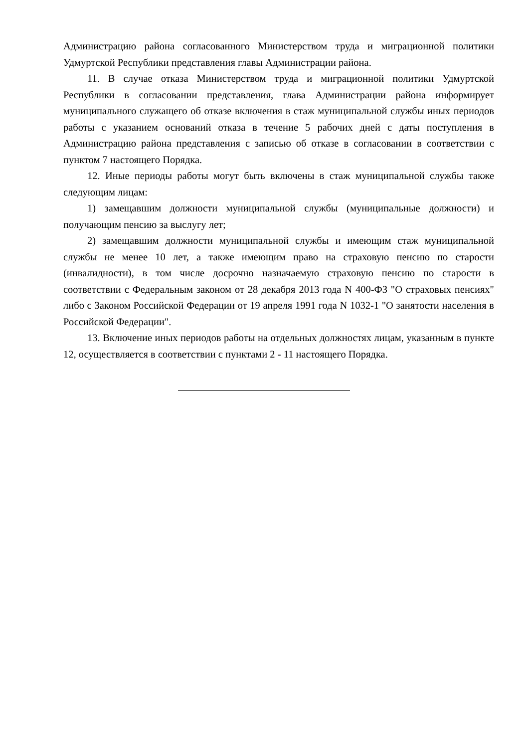Администрацию района согласованного Министерством труда и миграционной политики Удмуртской Республики представления главы Администрации района.
11. В случае отказа Министерством труда и миграционной политики Удмуртской Республики в согласовании представления, глава Администрации района информирует муниципального служащего об отказе включения в стаж муниципальной службы иных периодов работы с указанием оснований отказа в течение 5 рабочих дней с даты поступления в Администрацию района представления с записью об отказе в согласовании в соответствии с пунктом 7 настоящего Порядка.
12. Иные периоды работы могут быть включены в стаж муниципальной службы также следующим лицам:
1) замещавшим должности муниципальной службы (муниципальные должности) и получающим пенсию за выслугу лет;
2) замещавшим должности муниципальной службы и имеющим стаж муниципальной службы не менее 10 лет, а также имеющим право на страховую пенсию по старости (инвалидности), в том числе досрочно назначаемую страховую пенсию по старости в соответствии с Федеральным законом от 28 декабря 2013 года N 400-ФЗ "О страховых пенсиях" либо с Законом Российской Федерации от 19 апреля 1991 года N 1032-1 "О занятости населения в Российской Федерации".
13. Включение иных периодов работы на отдельных должностях лицам, указанным в пункте 12, осуществляется в соответствии с пунктами 2 - 11 настоящего Порядка.